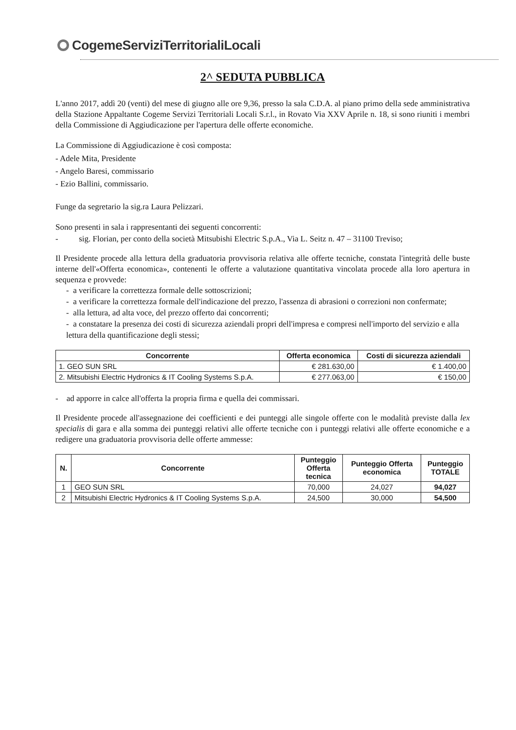CogemeServiziTerritorialiLocali
2^ SEDUTA PUBBLICA
L'anno 2017, addì 20 (venti) del mese di giugno alle ore 9,36, presso la sala C.D.A. al piano primo della sede amministrativa della Stazione Appaltante Cogeme Servizi Territoriali Locali S.r.l., in Rovato Via XXV Aprile n. 18, si sono riuniti i membri della Commissione di Aggiudicazione per l'apertura delle offerte economiche.
La Commissione di Aggiudicazione è così composta:
- Adele Mita, Presidente
- Angelo Baresi, commissario
- Ezio Ballini, commissario.
Funge da segretario la sig.ra Laura Pelizzari.
Sono presenti in sala i rappresentanti dei seguenti concorrenti:
- sig. Florian, per conto della società Mitsubishi Electric S.p.A., Via L. Seitz n. 47 – 31100 Treviso;
Il Presidente procede alla lettura della graduatoria provvisoria relativa alle offerte tecniche, constata l'integrità delle buste interne dell'«Offerta economica», contenenti le offerte a valutazione quantitativa vincolata procede alla loro apertura in sequenza e provvede:
- a verificare la correttezza formale delle sottoscrizioni;
- a verificare la correttezza formale dell'indicazione del prezzo, l'assenza di abrasioni o correzioni non confermate;
- alla lettura, ad alta voce, del prezzo offerto dai concorrenti;
- a constatare la presenza dei costi di sicurezza aziendali propri dell'impresa e compresi nell'importo del servizio e alla lettura della quantificazione degli stessi;
| Concorrente | Offerta economica | Costi di sicurezza aziendali |
| --- | --- | --- |
| 1. GEO SUN SRL | € 281.630,00 | € 1.400,00 |
| 2. Mitsubishi Electric Hydronics & IT Cooling Systems S.p.A. | € 277.063,00 | € 150,00 |
- ad apporre in calce all'offerta la propria firma e quella dei commissari.
Il Presidente procede all'assegnazione dei coefficienti e dei punteggi alle singole offerte con le modalità previste dalla lex specialis di gara e alla somma dei punteggi relativi alle offerte tecniche con i punteggi relativi alle offerte economiche e a redigere una graduatoria provvisoria delle offerte ammesse:
| N. | Concorrente | Punteggio Offerta tecnica | Punteggio Offerta economica | Punteggio TOTALE |
| --- | --- | --- | --- | --- |
| 1 | GEO SUN SRL | 70,000 | 24,027 | 94,027 |
| 2 | Mitsubishi Electric Hydronics & IT Cooling Systems S.p.A. | 24,500 | 30,000 | 54,500 |